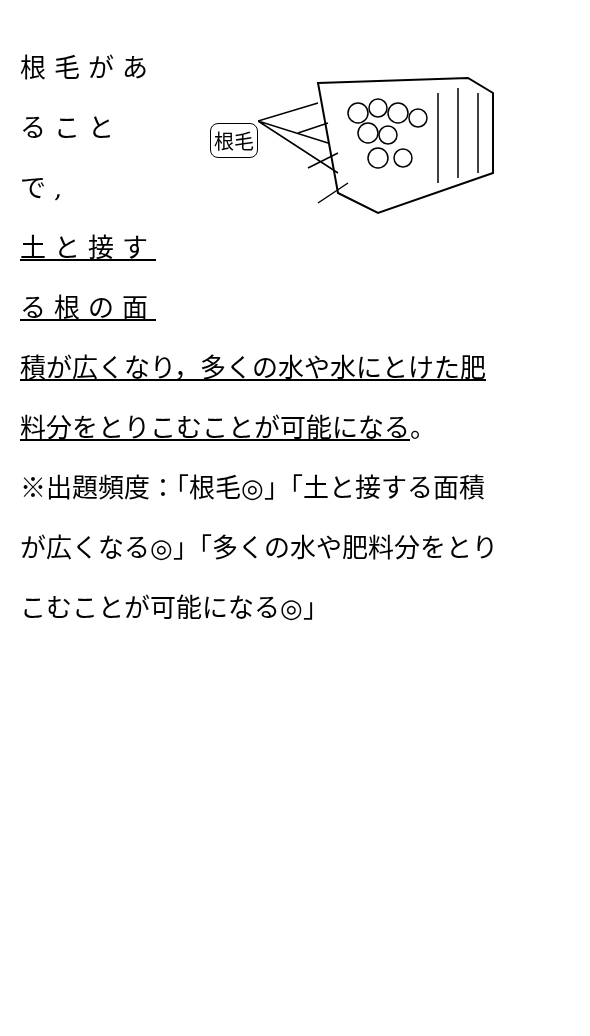根毛があ
ることで,
土と接す
る根の面
根毛
積が広くなり，多くの水や水にとけた肥
料分をとりこむことが可能になる。
※出題頻度：「根毛◎」「土と接する面積
が広くなる◎」「多くの水や肥料分をとり
こむことが可能になる◎」